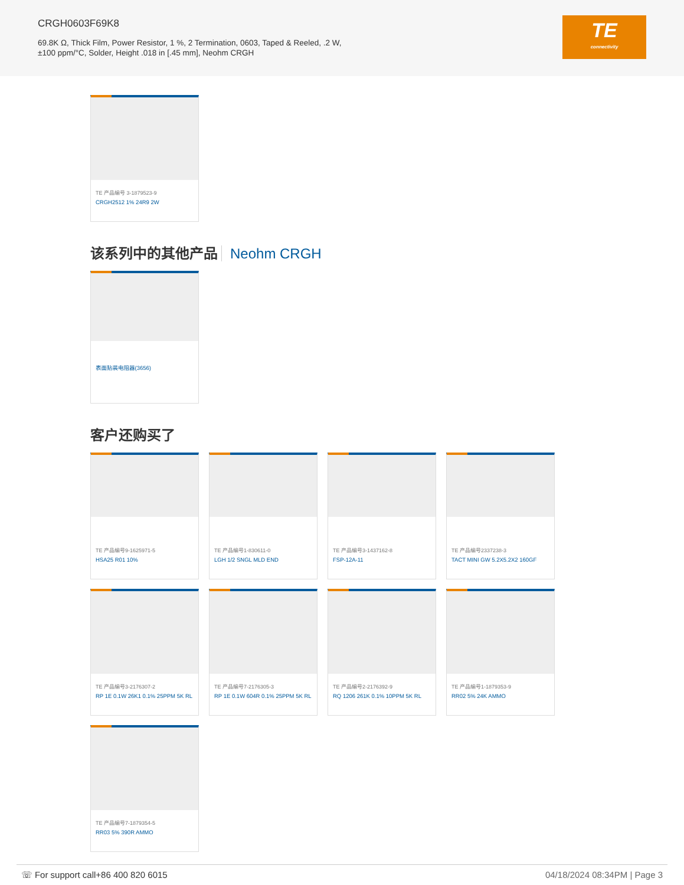CRGH0603F69K8
69.8K Ω, Thick Film, Power Resistor, 1 %, 2 Termination, 0603, Taped & Reeled, .2 W,
±100 ppm/°C, Solder, Height .018 in [.45 mm], Neohm CRGH
TE
connectivity
TE 产品编号 3-1879523-9
CRGH2512 1% 24R9 2W
该系列中的其他产品 Neohm CRGH
表面贴装电阻器(3656)
客户还购买了
TE 产品编号9-1625971-5
HSA25 R01 10%
TE 产品编号1-830611-0
LGH 1/2 SNGL MLD END
TE 产品编号3-1437162-8
FSP-12A-11
TE 产品编号2337238-3
TACT MINI GW 5.2X5.2X2 160GF
TE 产品编号3-2176307-2
RP 1E 0.1W 26K1 0.1% 25PPM 5K RL
TE 产品编号7-2176305-3
RP 1E 0.1W 604R 0.1% 25PPM 5K RL
TE 产品编号2-2176392-9
RQ 1206 261K 0.1% 10PPM 5K RL
TE 产品编号1-1879353-9
RR02 5% 24K AMMO
TE 产品编号7-1879354-5
RR03 5% 390R AMMO
☏ For support call+86 400 820 6015 04/18/2024 08:34PM | Page 3